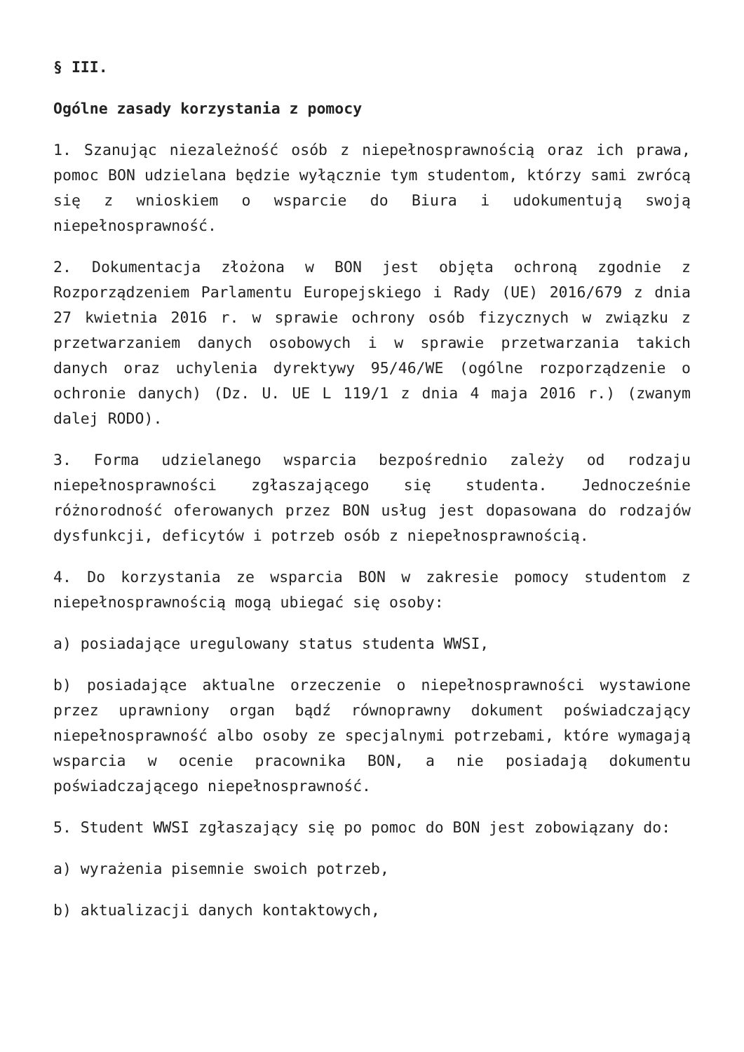§ III.
Ogólne zasady korzystania z pomocy
1. Szanując niezależność osób z niepełnosprawnością oraz ich prawa, pomoc BON udzielana będzie wyłącznie tym studentom, którzy sami zwrócą się z wnioskiem o wsparcie do Biura i udokumentują swoją niepełnosprawność.
2. Dokumentacja złożona w BON jest objęta ochroną zgodnie z Rozporządzeniem Parlamentu Europejskiego i Rady (UE) 2016/679 z dnia 27 kwietnia 2016 r. w sprawie ochrony osób fizycznych w związku z przetwarzaniem danych osobowych i w sprawie przetwarzania takich danych oraz uchylenia dyrektywy 95/46/WE (ogólne rozporządzenie o ochronie danych) (Dz. U. UE L 119/1 z dnia 4 maja 2016 r.) (zwanym dalej RODO).
3. Forma udzielanego wsparcia bezpośrednio zależy od rodzaju niepełnosprawności zgłaszającego się studenta. Jednocześnie różnorodność oferowanych przez BON usług jest dopasowana do rodzajów dysfunkcji, deficytów i potrzeb osób z niepełnosprawnością.
4. Do korzystania ze wsparcia BON w zakresie pomocy studentom z niepełnosprawnością mogą ubiegać się osoby:
a) posiadające uregulowany status studenta WWSI,
b) posiadające aktualne orzeczenie o niepełnosprawności wystawione przez uprawniony organ bądź równoprawny dokument poświadczający niepełnosprawność albo osoby ze specjalnymi potrzebami, które wymagają wsparcia w ocenie pracownika BON, a nie posiadają dokumentu poświadczającego niepełnosprawność.
5. Student WWSI zgłaszający się po pomoc do BON jest zobowiązany do:
a) wyrażenia pisemnie swoich potrzeb,
b) aktualizacji danych kontaktowych,